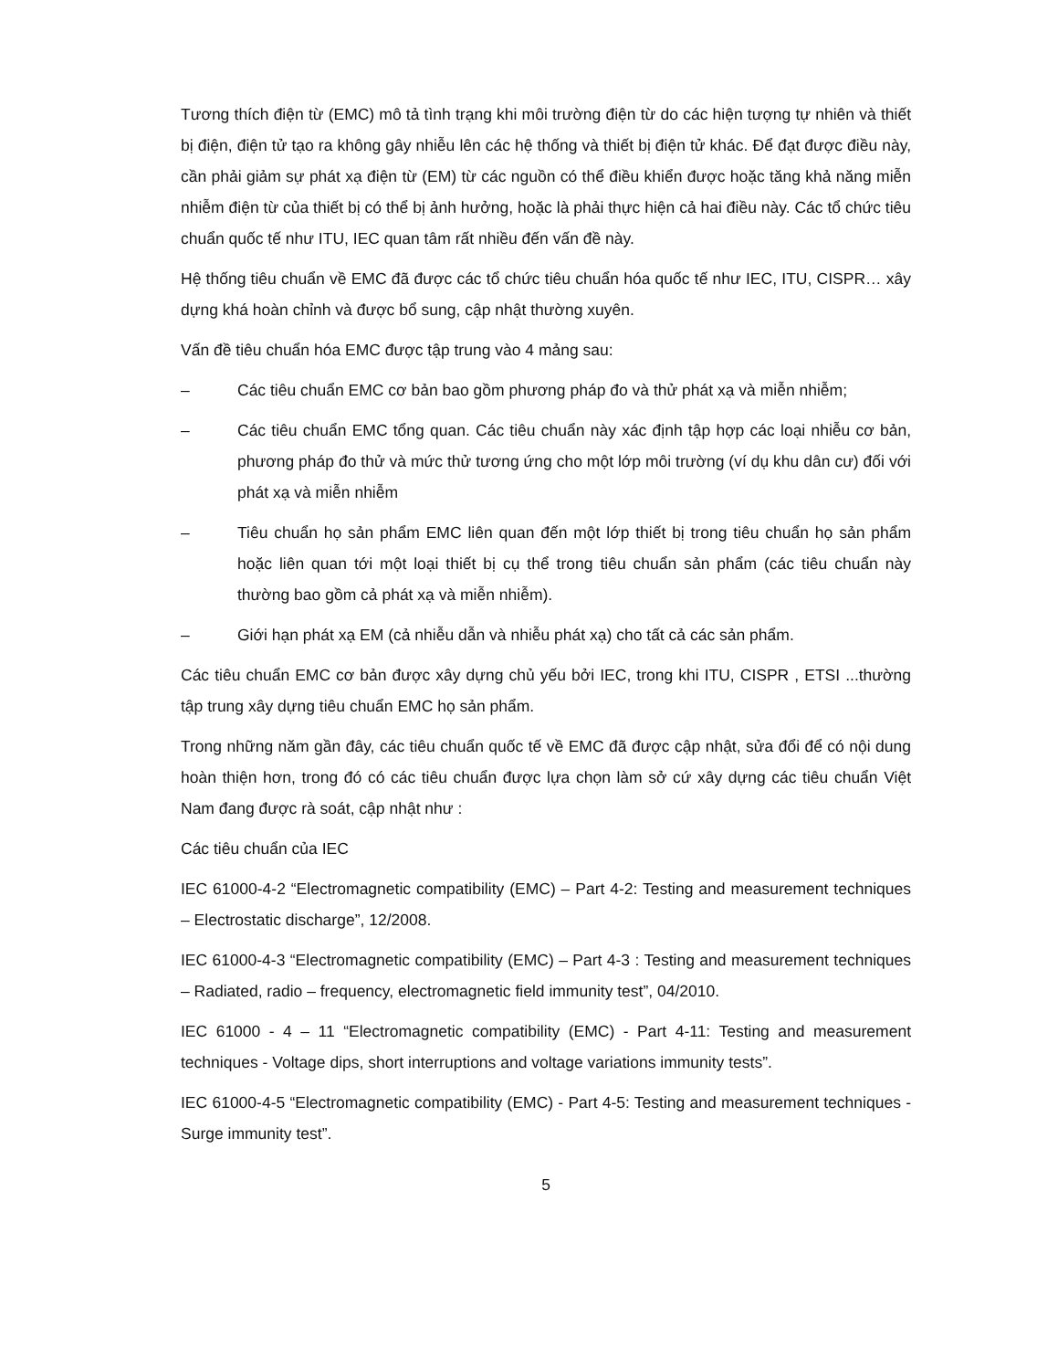Tương thích điện từ (EMC) mô tả tình trạng khi môi trường điện từ do các hiện tượng tự nhiên và thiết bị điện, điện tử tạo ra không gây nhiễu lên các hệ thống và thiết bị điện tử khác. Để đạt được điều này, cần phải giảm sự phát xạ điện từ (EM) từ các nguồn có thể điều khiển được hoặc tăng khả năng miễn nhiễm điện từ của thiết bị có thể bị ảnh hưởng, hoặc là phải thực hiện cả hai điều này. Các tổ chức tiêu chuẩn quốc tế như ITU, IEC quan tâm rất nhiều đến vấn đề này.
Hệ thống tiêu chuẩn về EMC đã được các tổ chức tiêu chuẩn hóa quốc tế như IEC, ITU, CISPR… xây dựng khá hoàn chỉnh và được bổ sung, cập nhật thường xuyên.
Vấn đề tiêu chuẩn hóa EMC được tập trung vào 4 mảng sau:
– Các tiêu chuẩn EMC cơ bản bao gồm phương pháp đo và thử phát xạ và miễn nhiễm;
– Các tiêu chuẩn EMC tổng quan. Các tiêu chuẩn này xác định tập hợp các loại nhiễu cơ bản, phương pháp đo thử và mức thử tương ứng cho một lớp môi trường (ví dụ khu dân cư) đối với phát xạ và miễn nhiễm
– Tiêu chuẩn họ sản phẩm EMC liên quan đến một lớp thiết bị trong tiêu chuẩn họ sản phẩm hoặc liên quan tới một loại thiết bị cụ thể trong tiêu chuẩn sản phẩm (các tiêu chuẩn này thường bao gồm cả phát xạ và miễn nhiễm).
– Giới hạn phát xạ EM (cả nhiễu dẫn và nhiễu phát xạ) cho tất cả các sản phẩm.
Các tiêu chuẩn EMC cơ bản được xây dựng chủ yếu bởi IEC, trong khi ITU, CISPR , ETSI ...thường tập trung xây dựng tiêu chuẩn EMC họ sản phẩm.
Trong những năm gần đây, các tiêu chuẩn quốc tế về EMC đã được cập nhật, sửa đổi để có nội dung hoàn thiện hơn, trong đó có các tiêu chuẩn được lựa chọn làm sở cứ xây dựng các tiêu chuẩn Việt Nam đang được rà soát, cập nhật như :
Các tiêu chuẩn của IEC
IEC 61000-4-2 “Electromagnetic compatibility (EMC) – Part 4-2: Testing and measurement techniques – Electrostatic discharge”, 12/2008.
IEC 61000-4-3 “Electromagnetic compatibility (EMC) – Part 4-3 : Testing and measurement techniques – Radiated, radio – frequency, electromagnetic field immunity test”, 04/2010.
IEC 61000 - 4 – 11 “Electromagnetic compatibility (EMC) - Part 4-11: Testing and measurement techniques - Voltage dips, short interruptions and voltage variations immunity tests”.
IEC 61000-4-5 “Electromagnetic compatibility (EMC) - Part 4-5: Testing and measurement techniques - Surge immunity test”.
5